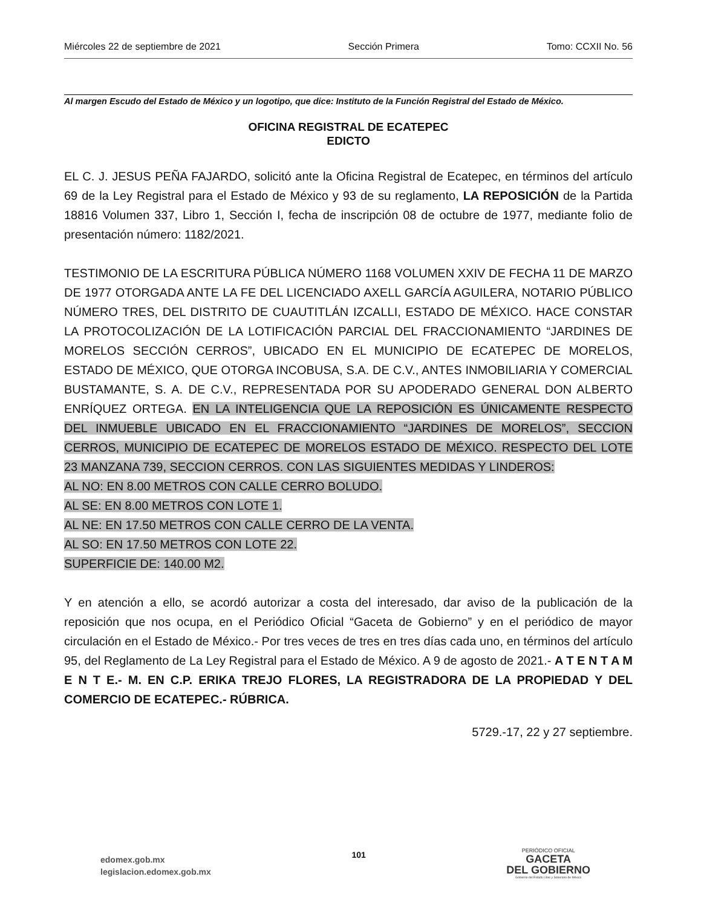Miércoles 22 de septiembre de 2021 Sección Primera Tomo: CCXII No. 56
Al margen Escudo del Estado de México y un logotipo, que dice: Instituto de la Función Registral del Estado de México.
OFICINA REGISTRAL DE ECATEPEC
EDICTO
EL C. J. JESUS PEÑA FAJARDO, solicitó ante la Oficina Registral de Ecatepec, en términos del artículo 69 de la Ley Registral para el Estado de México y 93 de su reglamento, LA REPOSICIÓN de la Partida 18816 Volumen 337, Libro 1, Sección I, fecha de inscripción 08 de octubre de 1977, mediante folio de presentación número: 1182/2021.
TESTIMONIO DE LA ESCRITURA PÚBLICA NÚMERO 1168 VOLUMEN XXIV DE FECHA 11 DE MARZO DE 1977 OTORGADA ANTE LA FE DEL LICENCIADO AXELL GARCÍA AGUILERA, NOTARIO PÚBLICO NÚMERO TRES, DEL DISTRITO DE CUAUTITLÁN IZCALLI, ESTADO DE MÉXICO. HACE CONSTAR LA PROTOCOLIZACIÓN DE LA LOTIFICACIÓN PARCIAL DEL FRACCIONAMIENTO “JARDINES DE MORELOS SECCIÓN CERROS”, UBICADO EN EL MUNICIPIO DE ECATEPEC DE MORELOS, ESTADO DE MÉXICO, QUE OTORGA INCOBUSA, S.A. DE C.V., ANTES INMOBILIARIA Y COMERCIAL BUSTAMANTE, S. A. DE C.V., REPRESENTADA POR SU APODERADO GENERAL DON ALBERTO ENRÍQUEZ ORTEGA. EN LA INTELIGENCIA QUE LA REPOSICIÓN ES ÚNICAMENTE RESPECTO DEL INMUEBLE UBICADO EN EL FRACCIONAMIENTO “JARDINES DE MORELOS”, SECCION CERROS, MUNICIPIO DE ECATEPEC DE MORELOS ESTADO DE MÉXICO. RESPECTO DEL LOTE 23 MANZANA 739, SECCION CERROS. CON LAS SIGUIENTES MEDIDAS Y LINDEROS:
AL NO: EN 8.00 METROS CON CALLE CERRO BOLUDO.
AL SE: EN 8.00 METROS CON LOTE 1.
AL NE: EN 17.50 METROS CON CALLE CERRO DE LA VENTA.
AL SO: EN 17.50 METROS CON LOTE 22.
SUPERFICIE DE: 140.00 M2.
Y en atención a ello, se acordó autorizar a costa del interesado, dar aviso de la publicación de la reposición que nos ocupa, en el Periódico Oficial “Gaceta de Gobierno” y en el periódico de mayor circulación en el Estado de México.- Por tres veces de tres en tres días cada uno, en términos del artículo 95, del Reglamento de La Ley Registral para el Estado de México. A 9 de agosto de 2021.- A T E N T A M E N T E.- M. EN C.P. ERIKA TREJO FLORES, LA REGISTRADORA DE LA PROPIEDAD Y DEL COMERCIO DE ECATEPEC.- RÚBRICA.
5729.-17, 22 y 27 septiembre.
edomex.gob.mx
legislacion.edomex.gob.mx
101
PERIÓDICO OFICIAL
GACETA
DEL GOBIERNO
Gobierno del Estado Libre y Soberano de México